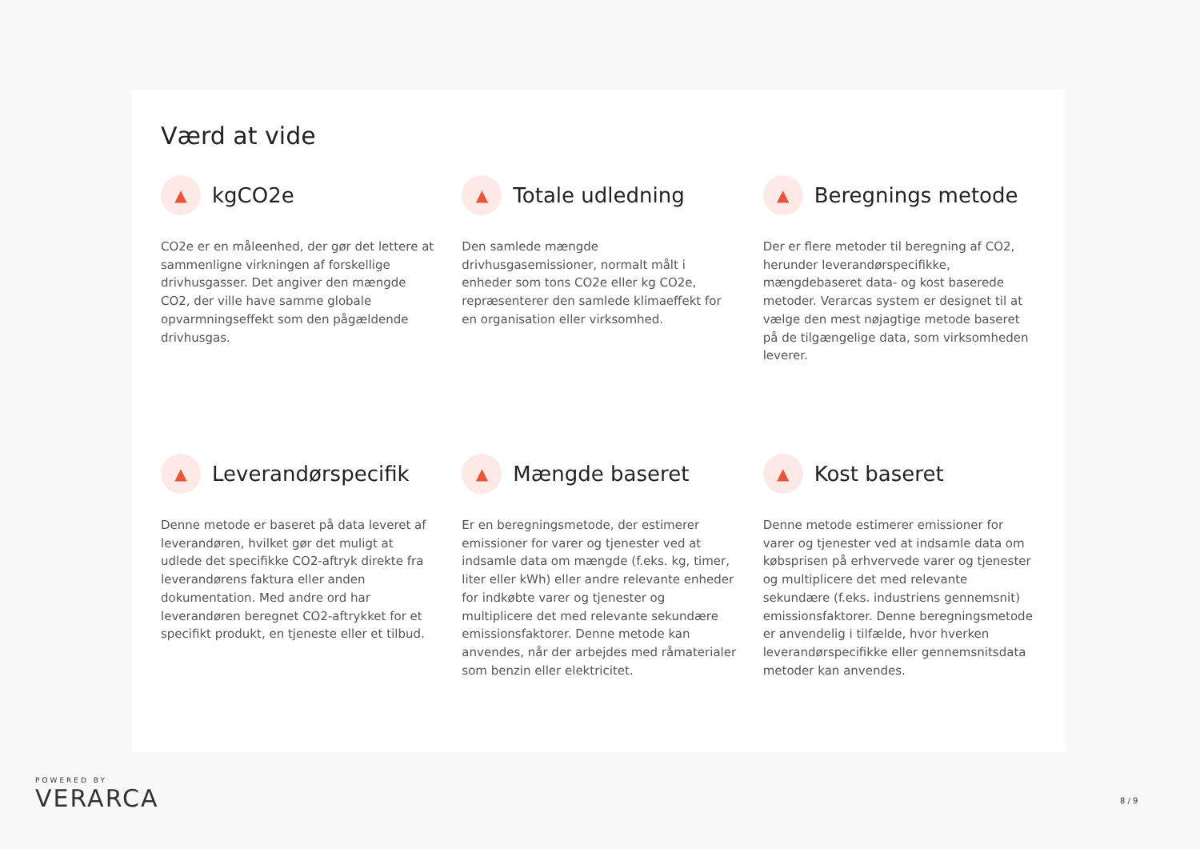Værd at vide
▲
kgCO2e
CO2e er en måleenhed, der gør det lettere at sammenligne virkningen af forskellige drivhusgasser. Det angiver den mængde CO2, der ville have samme globale opvarmningseffekt som den pågældende drivhusgas.
▲
Totale udledning
Den samlede mængde drivhusgasemissioner, normalt målt i enheder som tons CO2e eller kg CO2e, repræsenterer den samlede klimaeffekt for en organisation eller virksomhed.
▲
Beregnings metode
Der er flere metoder til beregning af CO2, herunder leverandørspecifikke, mængdebaseret data- og kost baserede metoder. Verarcas system er designet til at vælge den mest nøjagtige metode baseret på de tilgængelige data, som virksomheden leverer.
▲
Leverandørspecifik
Denne metode er baseret på data leveret af leverandøren, hvilket gør det muligt at udlede det specifikke CO2-aftryk direkte fra leverandørens faktura eller anden dokumentation. Med andre ord har leverandøren beregnet CO2-aftrykket for et specifikt produkt, en tjeneste eller et tilbud.
▲
Mængde baseret
Er en beregningsmetode, der estimerer emissioner for varer og tjenester ved at indsamle data om mængde (f.eks. kg, timer, liter eller kWh) eller andre relevante enheder for indkøbte varer og tjenester og multiplicere det med relevante sekundære emissionsfaktorer. Denne metode kan anvendes, når der arbejdes med råmaterialer som benzin eller elektricitet.
▲
Kost baseret
Denne metode estimerer emissioner for varer og tjenester ved at indsamle data om købsprisen på erhvervede varer og tjenester og multiplicere det med relevante sekundære (f.eks. industriens gennemsnit) emissionsfaktorer. Denne beregningsmetode er anvendelig i tilfælde, hvor hverken leverandørspecifikke eller gennemsnitsdata metoder kan anvendes.
POWERED BY
VERARCA
8 / 9